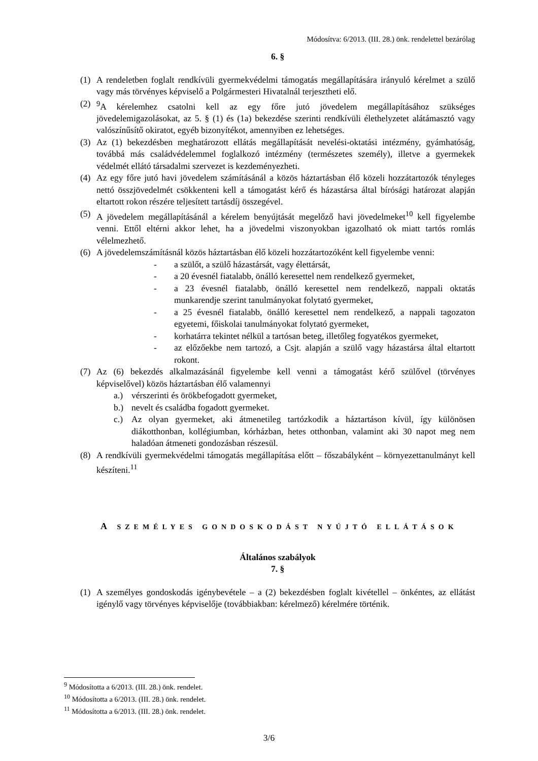Módosítva: 6/2013. (III. 28.) önk. rendelettel bezárólag
6. §
(1) A rendeletben foglalt rendkívüli gyermekvédelmi támogatás megállapítására irányuló kérelmet a szülő vagy más törvényes képviselő a Polgármesteri Hivatalnál terjesztheti elő.
(2) <sup>9</sup>A kérelemhez csatolni kell az egy főre jutó jövedelem megállapításához szükséges jövedelemigazolásokat, az 5. § (1) és (1a) bekezdése szerinti rendkívüli élethelyzetet alátámasztó vagy valószínűsítő okiratot, egyéb bizonyítékot, amennyiben ez lehetséges.
(3) Az (1) bekezdésben meghatározott ellátás megállapítását nevelési-oktatási intézmény, gyámhatóság, továbbá más családvédelemmel foglalkozó intézmény (természetes személy), illetve a gyermekek védelmét ellátó társadalmi szervezet is kezdeményezheti.
(4) Az egy főre jutó havi jövedelem számításánál a közös háztartásban élő közeli hozzátartozók tényleges nettó összjövedelmét csökkenteni kell a támogatást kérő és házastársa által bírósági határozat alapján eltartott rokon részére teljesített tartásdíj összegével.
(5) A jövedelem megállapításánál a kérelem benyújtását megelőző havi jövedelmeket<sup>10</sup> kell figyelembe venni. Ettől eltérni akkor lehet, ha a jövedelmi viszonyokban igazolható ok miatt tartós romlás vélelmezhető.
(6) A jövedelemszámításnál közös háztartásban élő közeli hozzátartozóként kell figyelembe venni:
- a szülőt, a szülő házastársát, vagy élettársát,
- a 20 évesnél fiatalabb, önálló keresettel nem rendelkező gyermeket,
- a 23 évesnél fiatalabb, önálló keresettel nem rendelkező, nappali oktatás munkarendje szerint tanulmányokat folytató gyermeket,
- a 25 évesnél fiatalabb, önálló keresettel nem rendelkező, a nappali tagozaton egyetemi, főiskolai tanulmányokat folytató gyermeket,
- korhatárra tekintet nélkül a tartósan beteg, illetőleg fogyatékos gyermeket,
- az előzőekbe nem tartozó, a Csjt. alapján a szülő vagy házastársa által eltartott rokont.
(7) Az (6) bekezdés alkalmazásánál figyelembe kell venni a támogatást kérő szülővel (törvényes képviselővel) közös háztartásban élő valamennyi
a.) vérszerinti és örökbefogadott gyermeket,
b.) nevelt és családba fogadott gyermeket.
c.) Az olyan gyermeket, aki átmenetileg tartózkodik a háztartáson kívül, így különösen diákotthonban, kollégiumban, kórházban, hetes otthonban, valamint aki 30 napot meg nem haladóan átmeneti gondozásban részesül.
(8) A rendkívüli gyermekvédelmi támogatás megállapítása előtt – főszabályként – környezettanulmányt kell készíteni.<sup>11</sup>
A SZEMÉLYES GONDOSKODÁST NYÚJTÓ ELLÁTÁSOK
Általános szabályok
7. §
(1) A személyes gondoskodás igénybevétele – a (2) bekezdésben foglalt kivétellel – önkéntes, az ellátást igénylő vagy törvényes képviselője (továbbiakban: kérelmező) kérelmére történik.
<sup>9</sup> Módosította a 6/2013. (III. 28.) önk. rendelet.
<sup>10</sup> Módosította a 6/2013. (III. 28.) önk. rendelet.
<sup>11</sup> Módosította a 6/2013. (III. 28.) önk. rendelet.
3/6